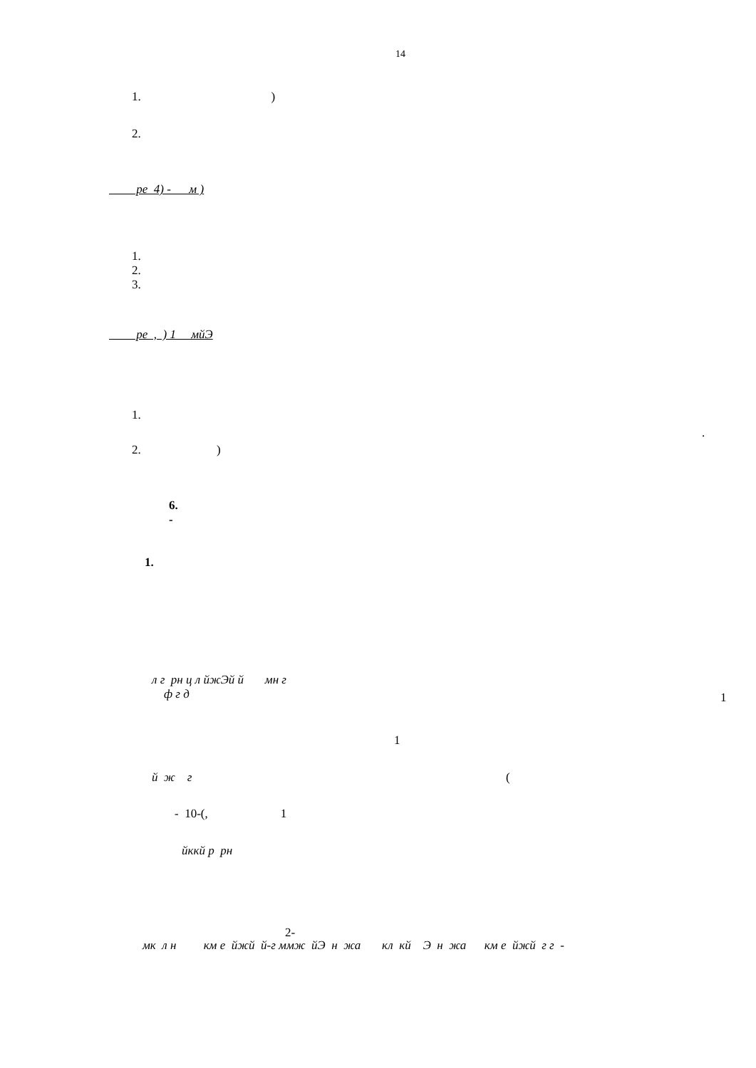14
1. )
2.
ре 4) - м )
1.
2.
3.
ре , ) 1 мйЭ
1.
.
2. )
6.
-
1.
л г рн ц л йжЭй й мн г
ф г д
1
1
й ж г
(
- 10-(, 1
йккй р рн
2-
мк л н км е йжй й-г ммж йЭ н жа кл кй Э н жа км е йжй г г -